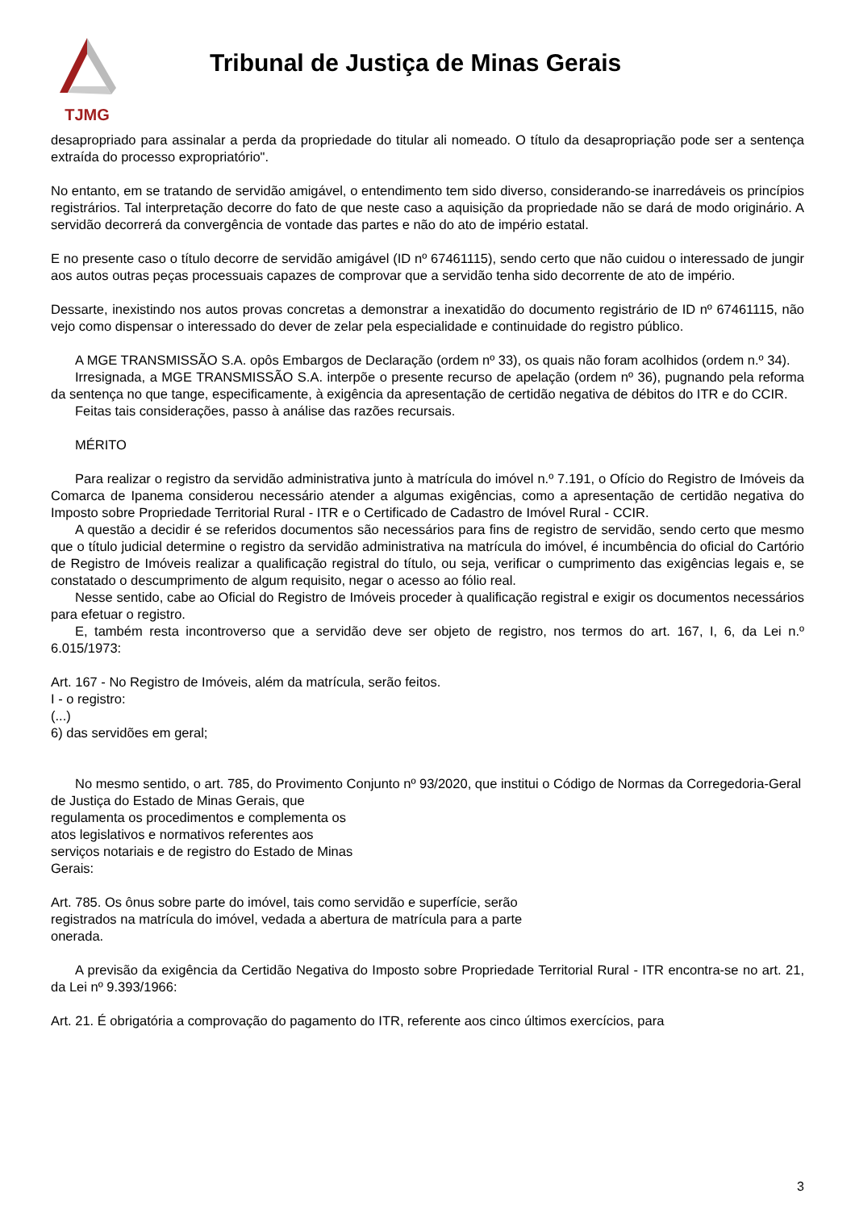TJMG
Tribunal de Justiça de Minas Gerais
desapropriado para assinalar a perda da propriedade do titular ali nomeado. O título da desapropriação pode ser a sentença extraída do processo expropriatório".
No entanto, em se tratando de servidão amigável, o entendimento tem sido diverso, considerando-se inarredáveis os princípios registrários. Tal interpretação decorre do fato de que neste caso a aquisição da propriedade não se dará de modo originário. A servidão decorrerá da convergência de vontade das partes e não do ato de império estatal.
E no presente caso o título decorre de servidão amigável (ID nº 67461115), sendo certo que não cuidou o interessado de jungir aos autos outras peças processuais capazes de comprovar que a servidão tenha sido decorrente de ato de império.
Dessarte, inexistindo nos autos provas concretas a demonstrar a inexatidão do documento registrário de ID nº 67461115, não vejo como dispensar o interessado do dever de zelar pela especialidade e continuidade do registro público.
A MGE TRANSMISSÃO S.A. opôs Embargos de Declaração (ordem nº 33), os quais não foram acolhidos (ordem n.º 34).
Irresignada, a MGE TRANSMISSÃO S.A. interpõe o presente recurso de apelação (ordem nº 36), pugnando pela reforma da sentença no que tange, especificamente, à exigência da apresentação de certidão negativa de débitos do ITR e do CCIR.
Feitas tais considerações, passo à análise das razões recursais.
MÉRITO
Para realizar o registro da servidão administrativa junto à matrícula do imóvel n.º 7.191, o Ofício do Registro de Imóveis da Comarca de Ipanema considerou necessário atender a algumas exigências, como a apresentação de certidão negativa do Imposto sobre Propriedade Territorial Rural - ITR e o Certificado de Cadastro de Imóvel Rural - CCIR.
A questão a decidir é se referidos documentos são necessários para fins de registro de servidão, sendo certo que mesmo que o título judicial determine o registro da servidão administrativa na matrícula do imóvel, é incumbência do oficial do Cartório de Registro de Imóveis realizar a qualificação registral do título, ou seja, verificar o cumprimento das exigências legais e, se constatado o descumprimento de algum requisito, negar o acesso ao fólio real.
Nesse sentido, cabe ao Oficial do Registro de Imóveis proceder à qualificação registral e exigir os documentos necessários para efetuar o registro.
E, também resta incontroverso que a servidão deve ser objeto de registro, nos termos do art. 167, I, 6, da Lei n.º 6.015/1973:
Art. 167 - No Registro de Imóveis, além da matrícula, serão feitos.
I - o registro:
(...)
6) das servidões em geral;
No mesmo sentido, o art. 785, do Provimento Conjunto nº 93/2020, que institui o Código de Normas da Corregedoria-Geral
de Justiça do Estado de Minas Gerais, que
regulamenta os procedimentos e complementa os
atos legislativos e normativos referentes aos
serviços notariais e de registro do Estado de Minas
Gerais:
Art. 785. Os ônus sobre parte do imóvel, tais como servidão e superfície, serão
registrados na matrícula do imóvel, vedada a abertura de matrícula para a parte
onerada.
A previsão da exigência da Certidão Negativa do Imposto sobre Propriedade Territorial Rural - ITR encontra-se no art. 21, da Lei nº 9.393/1966:
Art. 21. É obrigatória a comprovação do pagamento do ITR, referente aos cinco últimos exercícios, para
3